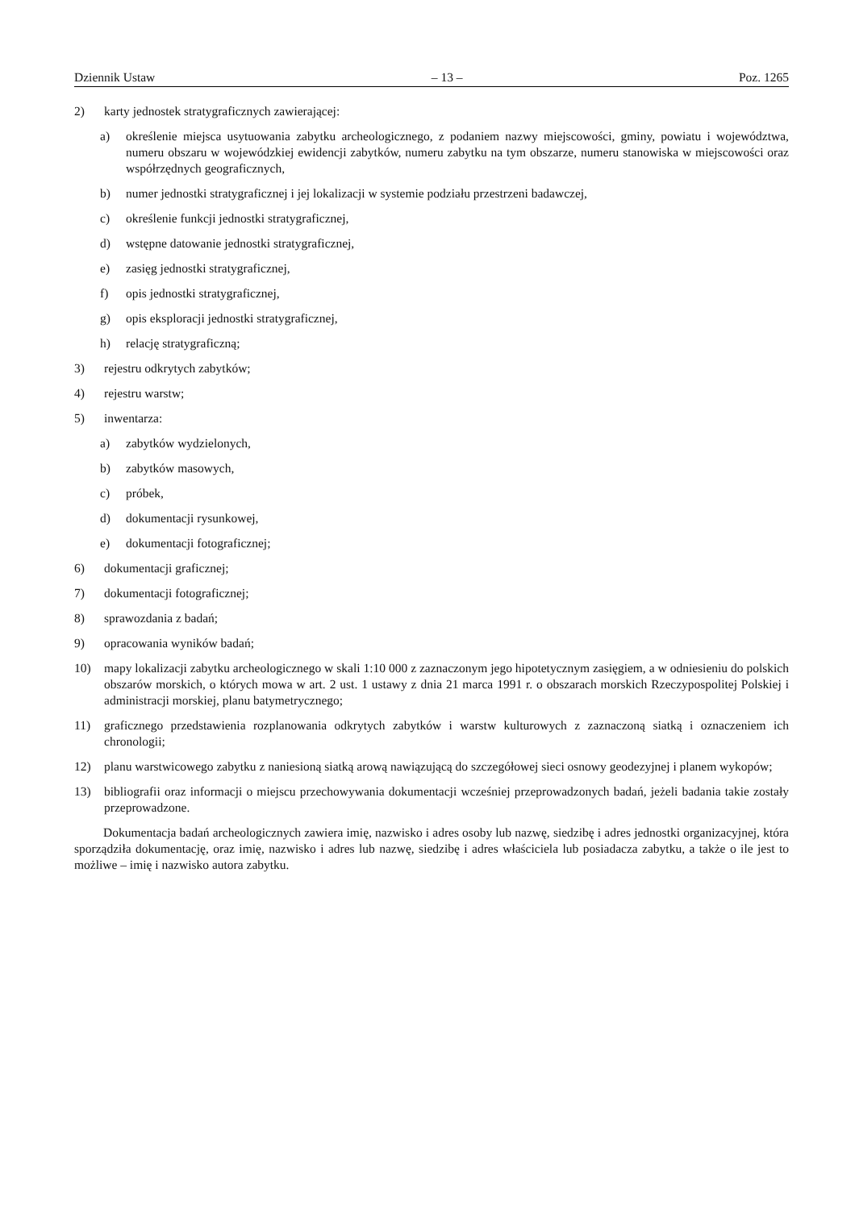Dziennik Ustaw – 13 – Poz. 1265
2) karty jednostek stratygraficznych zawierającej:
a) określenie miejsca usytuowania zabytku archeologicznego, z podaniem nazwy miejscowości, gminy, powiatu i województwa, numeru obszaru w wojewódzkiej ewidencji zabytków, numeru zabytku na tym obszarze, numeru stanowiska w miejscowości oraz współrzędnych geograficznych,
b) numer jednostki stratygraficznej i jej lokalizacji w systemie podziału przestrzeni badawczej,
c) określenie funkcji jednostki stratygraficznej,
d) wstępne datowanie jednostki stratygraficznej,
e) zasięg jednostki stratygraficznej,
f) opis jednostki stratygraficznej,
g) opis eksploracji jednostki stratygraficznej,
h) relację stratygraficzną;
3) rejestru odkrytych zabytków;
4) rejestru warstw;
5) inwentarza:
a) zabytków wydzielonych,
b) zabytków masowych,
c) próbek,
d) dokumentacji rysunkowej,
e) dokumentacji fotograficznej;
6) dokumentacji graficznej;
7) dokumentacji fotograficznej;
8) sprawozdania z badań;
9) opracowania wyników badań;
10) mapy lokalizacji zabytku archeologicznego w skali 1:10 000 z zaznaczonym jego hipotetycznym zasięgiem, a w odniesieniu do polskich obszarów morskich, o których mowa w art. 2 ust. 1 ustawy z dnia 21 marca 1991 r. o obszarach morskich Rzeczypospolitej Polskiej i administracji morskiej, planu batymetrycznego;
11) graficznego przedstawienia rozplanowania odkrytych zabytków i warstw kulturowych z zaznaczoną siatką i oznaczeniem ich chronologii;
12) planu warstwicowego zabytku z naniesioną siatką arową nawiązującą do szczegółowej sieci osnowy geodezyjnej i planem wykopów;
13) bibliografii oraz informacji o miejscu przechowywania dokumentacji wcześniej przeprowadzonych badań, jeżeli badania takie zostały przeprowadzone.
Dokumentacja badań archeologicznych zawiera imię, nazwisko i adres osoby lub nazwę, siedzibę i adres jednostki organizacyjnej, która sporządziła dokumentację, oraz imię, nazwisko i adres lub nazwę, siedzibę i adres właściciela lub posiadacza zabytku, a także o ile jest to możliwe – imię i nazwisko autora zabytku.